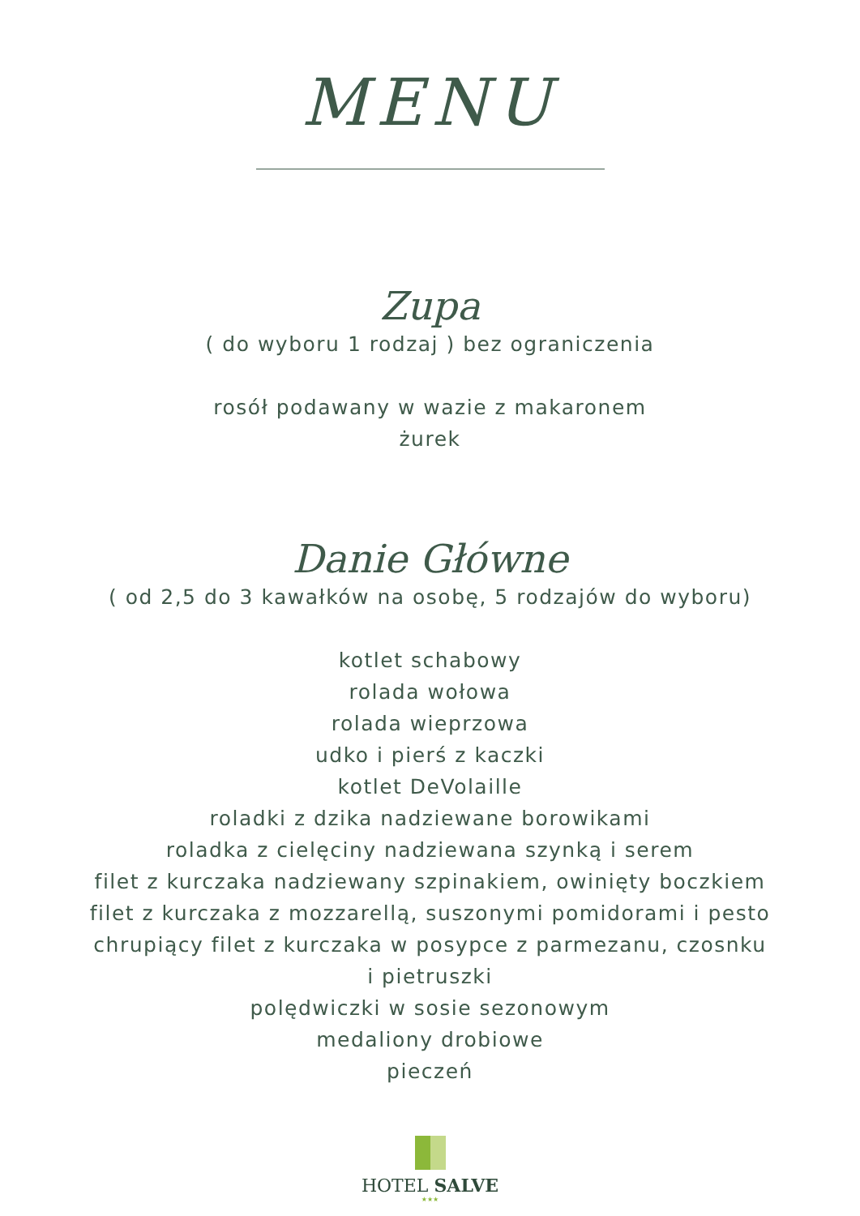MENU
Zupa
( do wyboru 1 rodzaj ) bez ograniczenia
rosół podawany w wazie z makaronem
żurek
Danie Główne
( od 2,5 do 3 kawałków na osobę, 5 rodzajów do wyboru)
kotlet schabowy
rolada wołowa
rolada wieprzowa
udko i pierś z kaczki
kotlet DeVolaille
roladki z dzika nadziewane borowikami
roladka z cielęciny nadziewana szynką i serem
filet z kurczaka nadziewany szpinakiem, owinięty boczkiem
filet z kurczaka z mozzarellą, suszonymi pomidorami i pesto
chrupiący filet z kurczaka w posypce z parmezanu, czosnku
i pietruszki
polędwiczki w sosie sezonowym
medaliony drobiowe
pieczeń
HOTEL SALVE
★★★